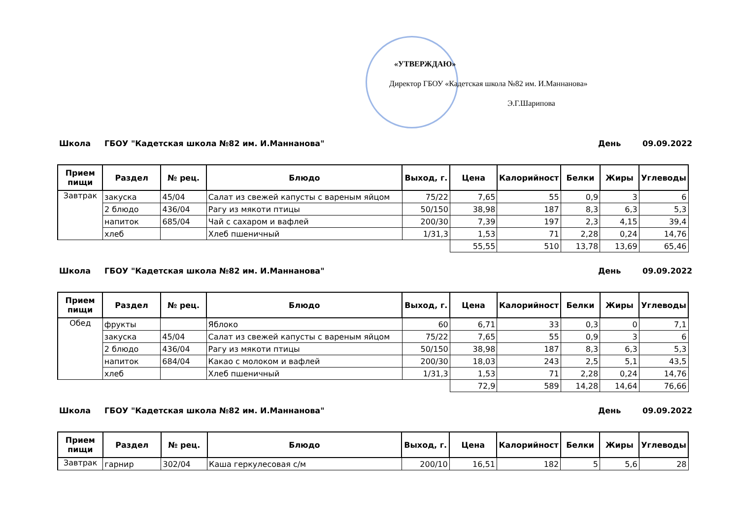«УТВЕРЖДАЮ»
Директор ГБОУ «Кадетская школа №82 им. И.Маннанова»
Э.Г.Шарипова
Школа ГБОУ "Кадетская школа №82 им. И.Маннанова" День 09.09.2022
| Прием пищи | Раздел | № рец. | Блюдо | Выход, г. | Цена | Калорийност | Белки | Жиры | Углеводы |
| --- | --- | --- | --- | --- | --- | --- | --- | --- | --- |
| Завтрак | закуска | 45/04 | Салат из свежей капусты с вареным яйцом | 75/22 | 7,65 | 55 | 0,9 | 3 | 6 |
| | 2 блюдо | 436/04 | Рагу из мякоти птицы | 50/150 | 38,98 | 187 | 8,3 | 6,3 | 5,3 |
| | напиток | 685/04 | Чай с сахаром и вафлей | 200/30 | 7,39 | 197 | 2,3 | 4,15 | 39,4 |
| | хлеб | | Хлеб пшеничный | 1/31,3 | 1,53 | 71 | 2,28 | 0,24 | 14,76 |
| | | | | | 55,55 | 510 | 13,78 | 13,69 | 65,46 |
Школа ГБОУ "Кадетская школа №82 им. И.Маннанова" День 09.09.2022
| Прием пищи | Раздел | № рец. | Блюдо | Выход, г. | Цена | Калорийност | Белки | Жиры | Углеводы |
| --- | --- | --- | --- | --- | --- | --- | --- | --- | --- |
| Обед | фрукты | | Яблоко | 60 | 6,71 | 33 | 0,3 | 0 | 7,1 |
| | закуска | 45/04 | Салат из свежей капусты с вареным яйцом | 75/22 | 7,65 | 55 | 0,9 | 3 | 6 |
| | 2 блюдо | 436/04 | Рагу из мякоти птицы | 50/150 | 38,98 | 187 | 8,3 | 6,3 | 5,3 |
| | напиток | 684/04 | Какао с молоком и вафлей | 200/30 | 18,03 | 243 | 2,5 | 5,1 | 43,5 |
| | хлеб | | Хлеб пшеничный | 1/31,3 | 1,53 | 71 | 2,28 | 0,24 | 14,76 |
| | | | | | 72,9 | 589 | 14,28 | 14,64 | 76,66 |
Школа ГБОУ "Кадетская школа №82 им. И.Маннанова" День 09.09.2022
| Прием пищи | Раздел | № рец. | Блюдо | Выход, г. | Цена | Калорийност | Белки | Жиры | Углеводы |
| --- | --- | --- | --- | --- | --- | --- | --- | --- | --- |
| Завтрак | гарнир | 302/04 | Каша геркулесовая с/м | 200/10 | 16,51 | 182 | 5 | 5,6 | 28 |